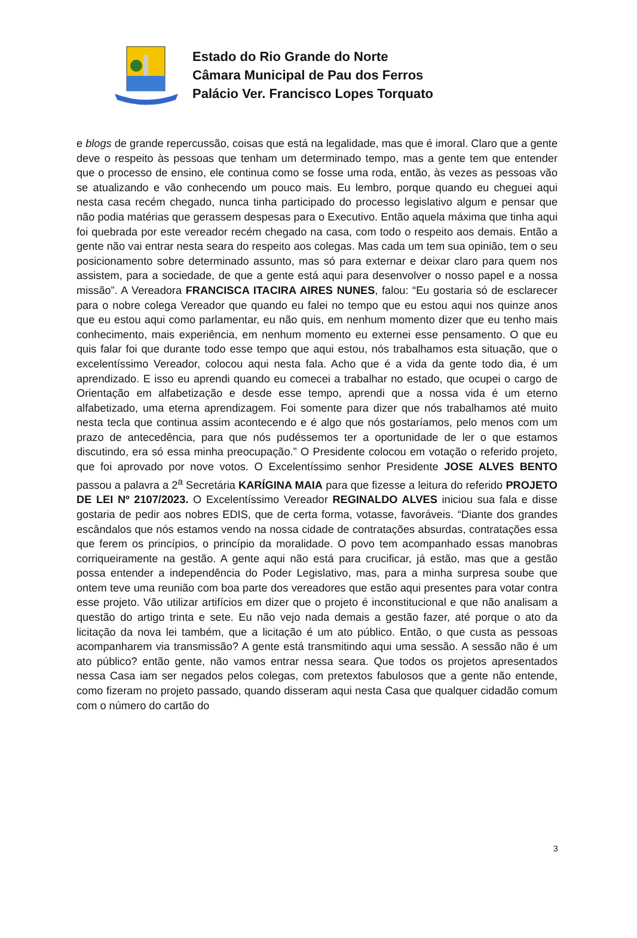Estado do Rio Grande do Norte
Câmara Municipal de Pau dos Ferros
Palácio Ver. Francisco Lopes Torquato
e blogs de grande repercussão, coisas que está na legalidade, mas que é imoral. Claro que a gente deve o respeito às pessoas que tenham um determinado tempo, mas a gente tem que entender que o processo de ensino, ele continua como se fosse uma roda, então, às vezes as pessoas vão se atualizando e vão conhecendo um pouco mais. Eu lembro, porque quando eu cheguei aqui nesta casa recém chegado, nunca tinha participado do processo legislativo algum e pensar que não podia matérias que gerassem despesas para o Executivo. Então aquela máxima que tinha aqui foi quebrada por este vereador recém chegado na casa, com todo o respeito aos demais. Então a gente não vai entrar nesta seara do respeito aos colegas. Mas cada um tem sua opinião, tem o seu posicionamento sobre determinado assunto, mas só para externar e deixar claro para quem nos assistem, para a sociedade, de que a gente está aqui para desenvolver o nosso papel e a nossa missão”. A Vereadora FRANCISCA ITACIRA AIRES NUNES, falou: “Eu gostaria só de esclarecer para o nobre colega Vereador que quando eu falei no tempo que eu estou aqui nos quinze anos que eu estou aqui como parlamentar, eu não quis, em nenhum momento dizer que eu tenho mais conhecimento, mais experiência, em nenhum momento eu externei esse pensamento. O que eu quis falar foi que durante todo esse tempo que aqui estou, nós trabalhamos esta situação, que o excelentíssimo Vereador, colocou aqui nesta fala. Acho que é a vida da gente todo dia, é um aprendizado. E isso eu aprendi quando eu comecei a trabalhar no estado, que ocupei o cargo de Orientação em alfabetização e desde esse tempo, aprendi que a nossa vida é um eterno alfabetizado, uma eterna aprendizagem. Foi somente para dizer que nós trabalhamos até muito nesta tecla que continua assim acontecendo e é algo que nós gostaríamos, pelo menos com um prazo de antecedência, para que nós pudéssemos ter a oportunidade de ler o que estamos discutindo, era só essa minha preocupação.” O Presidente colocou em votação o referido projeto, que foi aprovado por nove votos. O Excelentíssimo senhor Presidente JOSE ALVES BENTO passou a palavra a 2<sup>a</sup> Secretária KARÍGINA MAIA para que fizesse a leitura do referido PROJETO DE LEI Nº 2107/2023. O Excelentíssimo Vereador REGINALDO ALVES iniciou sua fala e disse gostaria de pedir aos nobres EDIS, que de certa forma, votasse, favoráveis. “Diante dos grandes escândalos que nós estamos vendo na nossa cidade de contratações absurdas, contratações essa que ferem os princípios, o princípio da moralidade. O povo tem acompanhado essas manobras corriqueiramente na gestão. A gente aqui não está para crucificar, já estão, mas que a gestão possa entender a independência do Poder Legislativo, mas, para a minha surpresa soube que ontem teve uma reunião com boa parte dos vereadores que estão aqui presentes para votar contra esse projeto. Vão utilizar artifícios em dizer que o projeto é inconstitucional e que não analisam a questão do artigo trinta e sete. Eu não vejo nada demais a gestão fazer, até porque o ato da licitação da nova lei também, que a licitação é um ato público. Então, o que custa as pessoas acompanharem via transmissão? A gente está transmitindo aqui uma sessão. A sessão não é um ato público? então gente, não vamos entrar nessa seara. Que todos os projetos apresentados nessa Casa iam ser negados pelos colegas, com pretextos fabulosos que a gente não entende, como fizeram no projeto passado, quando disseram aqui nesta Casa que qualquer cidadão comum com o número do cartão do
3